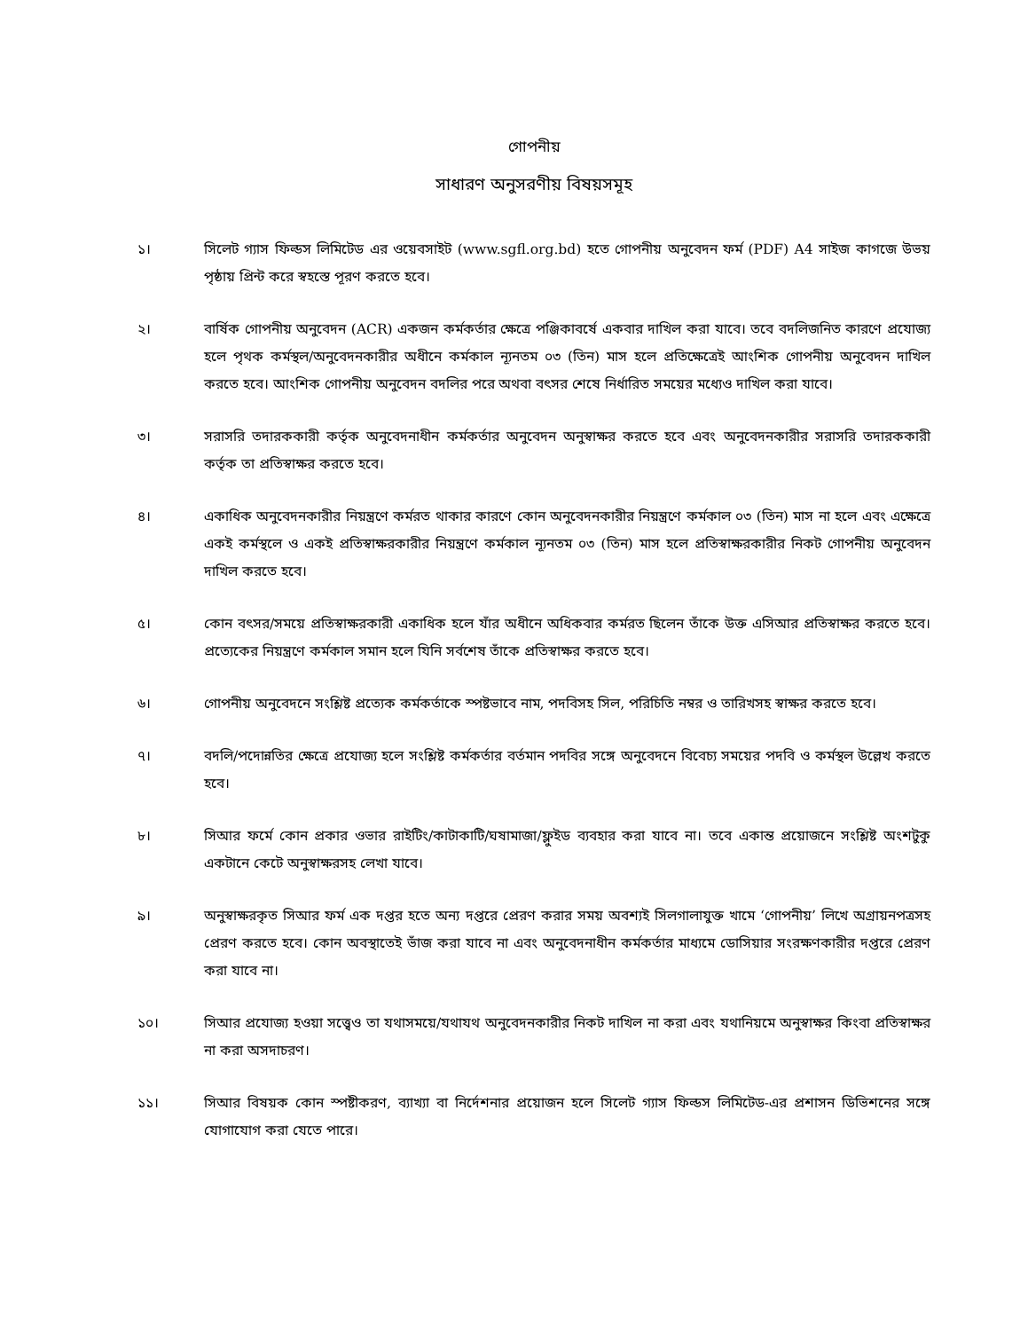গোপনীয়
সাধারণ অনুসরণীয় বিষয়সমূহ
১। সিলেট গ্যাস ফিল্ডস লিমিটেড এর ওয়েবসাইট (www.sgfl.org.bd) হতে গোপনীয় অনুবেদন ফর্ম (PDF) A4 সাইজ কাগজে উভয় পৃষ্ঠায় প্রিন্ট করে স্বহস্তে পূরণ করতে হবে।
২। বার্ষিক গোপনীয় অনুবেদন (ACR) একজন কর্মকর্তার ক্ষেত্রে পঞ্জিকাবর্ষে একবার দাখিল করা যাবে। তবে বদলিজনিত কারণে প্রযোজ্য হলে পৃথক কর্মস্থল/অনুবেদনকারীর অধীনে কর্মকাল ন্যূনতম ০৩ (তিন) মাস হলে প্রতিক্ষেত্রেই আংশিক গোপনীয় অনুবেদন দাখিল করতে হবে। আংশিক গোপনীয় অনুবেদন বদলির পরে অথবা বৎসর শেষে নির্ধারিত সময়ের মধ্যেও দাখিল করা যাবে।
৩। সরাসরি তদারককারী কর্তৃক অনুবেদনাধীন কর্মকর্তার অনুবেদন অনুস্বাক্ষর করতে হবে এবং অনুবেদনকারীর সরাসরি তদারককারী কর্তৃক তা প্রতিস্বাক্ষর করতে হবে।
৪। একাধিক অনুবেদনকারীর নিয়ন্ত্রণে কর্মরত থাকার কারণে কোন অনুবেদনকারীর নিয়ন্ত্রণে কর্মকাল ০৩ (তিন) মাস না হলে এবং এক্ষেত্রে একই কর্মস্থলে ও একই প্রতিস্বাক্ষরকারীর নিয়ন্ত্রণে কর্মকাল ন্যূনতম ০৩ (তিন) মাস হলে প্রতিস্বাক্ষরকারীর নিকট গোপনীয় অনুবেদন দাখিল করতে হবে।
৫। কোন বৎসর/সময়ে প্রতিস্বাক্ষরকারী একাধিক হলে যাঁর অধীনে অধিকবার কর্মরত ছিলেন তাঁকে উক্ত এসিআর প্রতিস্বাক্ষর করতে হবে। প্রত্যেকের নিয়ন্ত্রণে কর্মকাল সমান হলে যিনি সর্বশেষ তাঁকে প্রতিস্বাক্ষর করতে হবে।
৬। গোপনীয় অনুবেদনে সংশ্লিষ্ট প্রত্যেক কর্মকর্তাকে স্পষ্টভাবে নাম, পদবিসহ সিল, পরিচিতি নম্বর ও তারিখসহ স্বাক্ষর করতে হবে।
৭। বদলি/পদোন্নতির ক্ষেত্রে প্রযোজ্য হলে সংশ্লিষ্ট কর্মকর্তার বর্তমান পদবির সঙ্গে অনুবেদনে বিবেচ্য সময়ের পদবি ও কর্মস্থল উল্লেখ করতে হবে।
৮। সিআর ফর্মে কোন প্রকার ওভার রাইটিং/কাটাকাটি/ঘষামাজা/ফ্লুইড ব্যবহার করা যাবে না। তবে একান্ত প্রয়োজনে সংশ্লিষ্ট অংশটুকু একটানে কেটে অনুস্বাক্ষরসহ লেখা যাবে।
৯। অনুস্বাক্ষরকৃত সিআর ফর্ম এক দপ্তর হতে অন্য দপ্তরে প্রেরণ করার সময় অবশ্যই সিলগালাযুক্ত খামে ‘গোপনীয়’ লিখে অগ্রায়নপত্রসহ প্রেরণ করতে হবে। কোন অবস্থাতেই ভাঁজ করা যাবে না এবং অনুবেদনাধীন কর্মকর্তার মাধ্যমে ডোসিয়ার সংরক্ষণকারীর দপ্তরে প্রেরণ করা যাবে না।
১০। সিআর প্রযোজ্য হওয়া সত্ত্বেও তা যথাসময়ে/যথাযথ অনুবেদনকারীর নিকট দাখিল না করা এবং যথানিয়মে অনুস্বাক্ষর কিংবা প্রতিস্বাক্ষর না করা অসদাচরণ।
১১। সিআর বিষয়ক কোন স্পষ্টীকরণ, ব্যাখ্যা বা নির্দেশনার প্রয়োজন হলে সিলেট গ্যাস ফিল্ডস লিমিটেড-এর প্রশাসন ডিভিশনের সঙ্গে যোগাযোগ করা যেতে পারে।